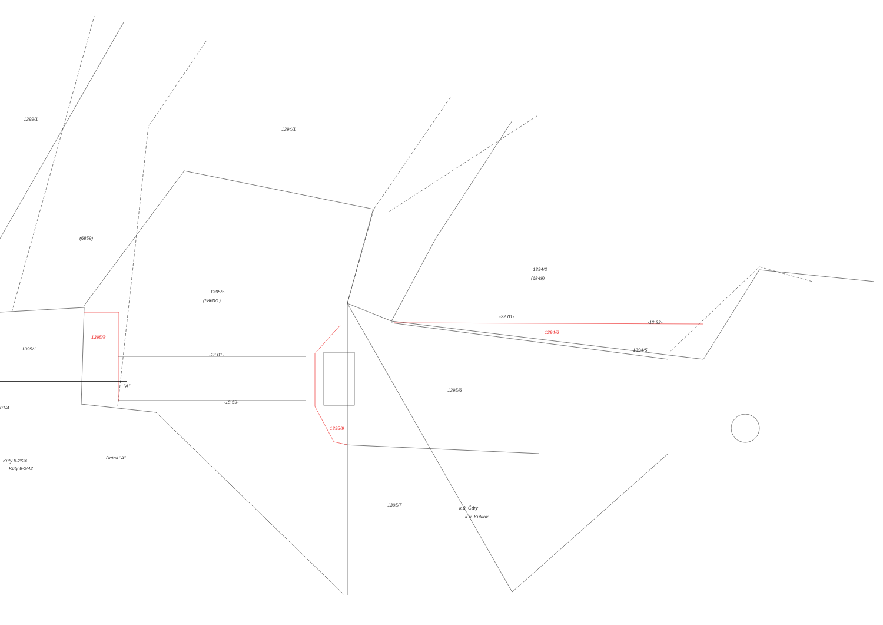1399/1
1394/1
(6859)
1395/5
(6860/1)
1395/1
1394/2
(6849)
1394/5
1395/6
1395/7
Detail "A"
"A"
Kúty 8-2/24
Kúty 8-2/42
k.ú. Čáry
k.ú. Kuklov
01/4
-23.01-
-18.59-
-22.01-
-12.22-
1395/8
1394/6
1395/9